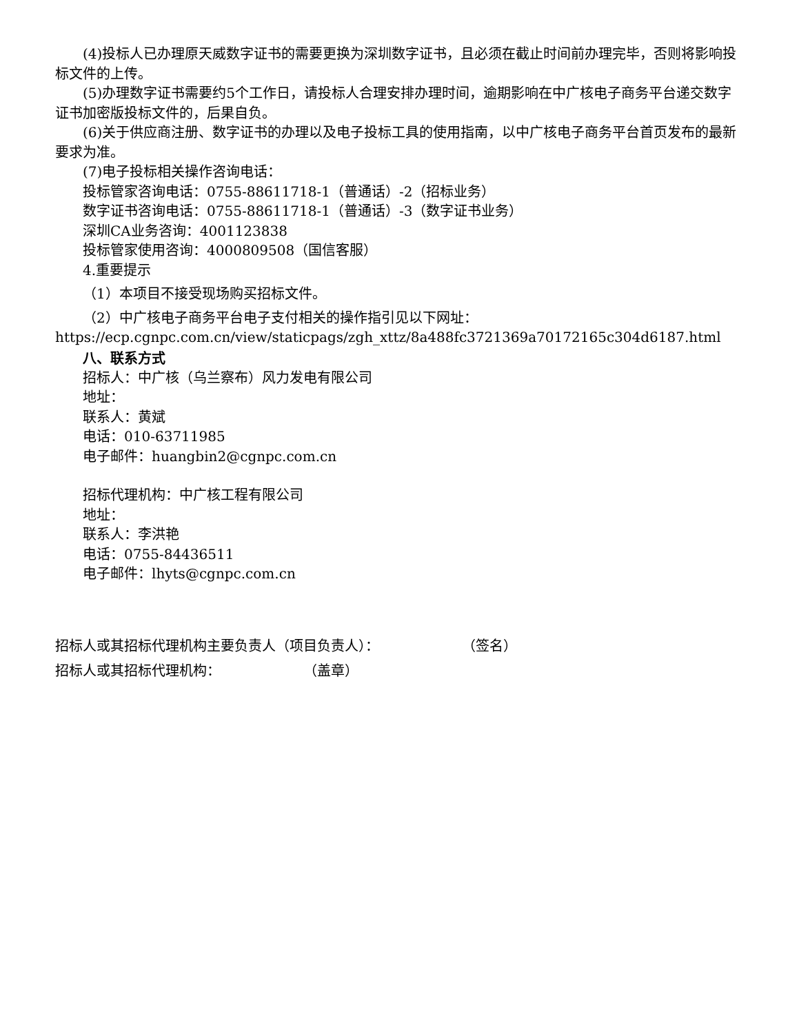(4)投标人已办理原天威数字证书的需要更换为深圳数字证书，且必须在截止时间前办理完毕，否则将影响投标文件的上传。
(5)办理数字证书需要约5个工作日，请投标人合理安排办理时间，逾期影响在中广核电子商务平台递交数字证书加密版投标文件的，后果自负。
(6)关于供应商注册、数字证书的办理以及电子投标工具的使用指南，以中广核电子商务平台首页发布的最新要求为准。
(7)电子投标相关操作咨询电话：
投标管家咨询电话：0755-88611718-1（普通话）-2（招标业务）
数字证书咨询电话：0755-88611718-1（普通话）-3（数字证书业务）
深圳CA业务咨询：4001123838
投标管家使用咨询：4000809508（国信客服）
4.重要提示
（1）本项目不接受现场购买招标文件。
（2）中广核电子商务平台电子支付相关的操作指引见以下网址：https://ecp.cgnpc.com.cn/view/staticpags/zgh_xttz/8a488fc3721369a70172165c304d6187.html
八、联系方式
招标人：中广核（乌兰察布）风力发电有限公司
地址：
联系人：黄斌
电话：010-63711985
电子邮件：huangbin2@cgnpc.com.cn
招标代理机构：中广核工程有限公司
地址：
联系人：李洪艳
电话：0755-84436511
电子邮件：lhyts@cgnpc.com.cn
招标人或其招标代理机构主要负责人（项目负责人）： （签名）
招标人或其招标代理机构： （盖章）